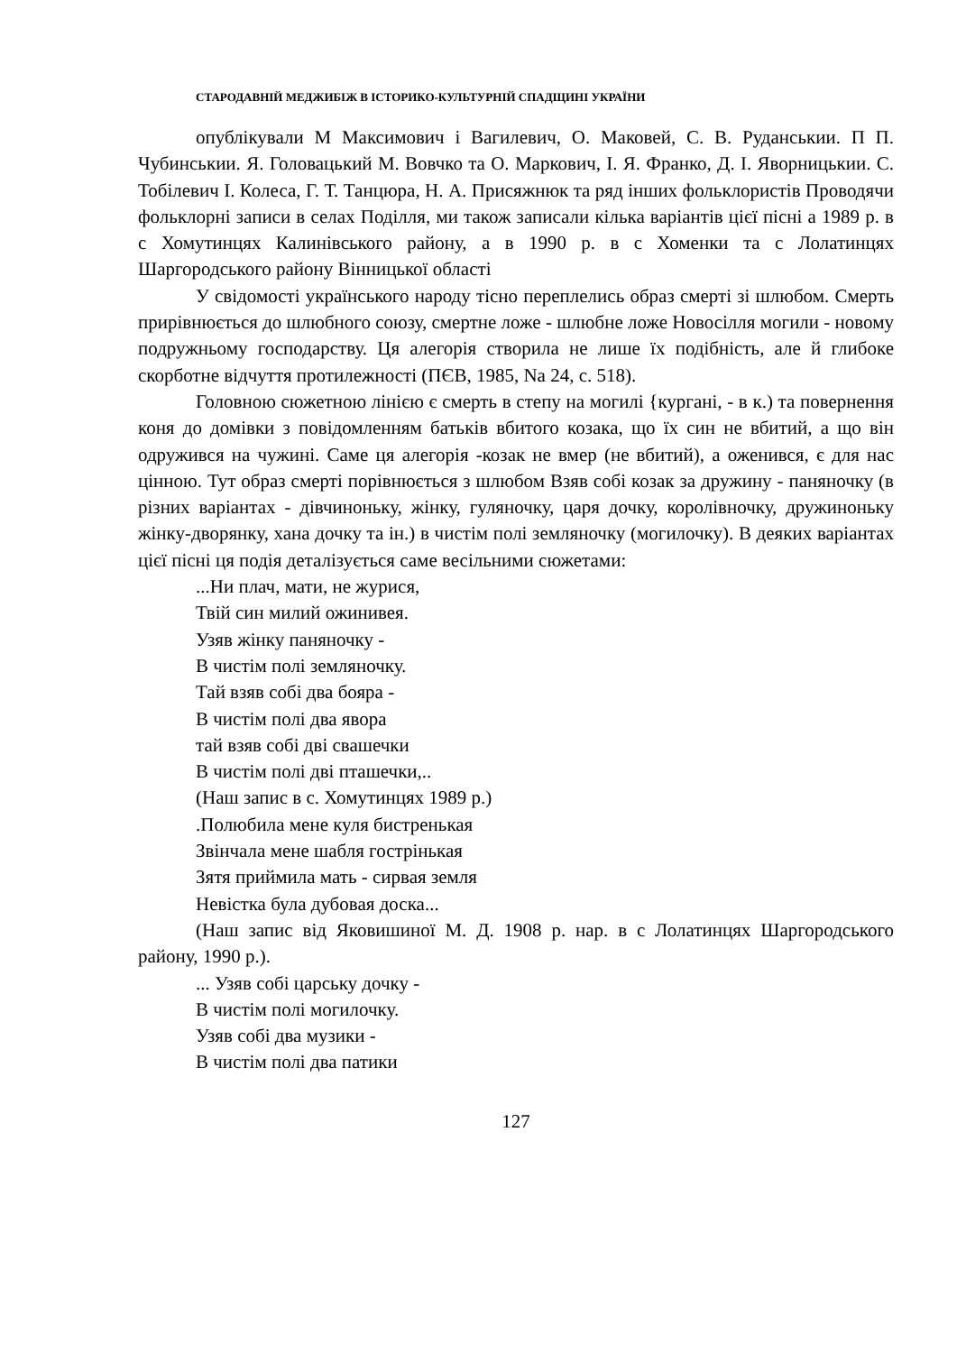СТАРОДАВНІЙ МЕДЖИБІЖ В ІСТОРИКО-КУЛЬТУРНІЙ СПАДЩИНІ УКРАЇНИ
опублікували М Максимович і Вагилевич, О. Маковей, С. В. Руданськии. П П. Чубинськии. Я. Головацький М. Вовчко та О. Маркович, І. Я. Франко, Д. І. Яворницькии. С. Тобілевич І. Колеса, Г. Т. Танцюра, Н. А. Присяжнюк та ряд інших фольклористів Проводячи фольклорні записи в селах Поділля, ми також записали кілька варіантів цієї пісні а 1989 р. в с Хомутинцях Калинівського району, а в 1990 р. в с Хоменки та с Лолатинцях Шаргородського району Вінницької області
У свідомості українського народу тісно переплелись образ смерті зі шлюбом. Смерть прирівнюється до шлюбного союзу, смертне ложе - шлюбне ложе Новосілля могили - новому подружньому господарству. Ця алегорія створила не лише їх подібність, але й глибоке скорботне відчуття протилежності (ПЄВ, 1985, Na 24, с. 518).
Головною сюжетною лінією є смерть в степу на могилі {кургані, - в к.) та повернення коня до домівки з повідомленням батьків вбитого козака, що їх син не вбитий, а що він одружився на чужині. Саме ця алегорія -козак не вмер (не вбитий), а оженився, є для нас цінною. Тут образ смерті порівнюється з шлюбом Взяв собі козак за дружину - паняночку (в різних варіантах - дівчиноньку, жінку, гуляночку, царя дочку, королівночку, дружиноньку жінку-дворянку, хана дочку та ін.) в чистім полі земляночку (могилочку). В деяких варіантах цієї пісні ця подія деталізується саме весільними сюжетами:
...Ни плач, мати, не журися,
Твій син милий ожинивея.
Узяв жінку паняночку -
В чистім полі земляночку.
Тай взяв собі два бояра -
В чистім полі два явора
тай взяв собі дві свашечки
В чистім полі дві пташечки,..
(Наш запис в с. Хомутинцях 1989 р.)
.Полюбила мене куля бистренькая
Звінчала мене шабля гострінькая
Зятя приймила мать - сирвая земля
Невістка була дубовая доска...
(Наш запис від Яковишиної М. Д. 1908 р. нар. в с Лолатинцях Шаргородського району, 1990 р.).
... Узяв собі царську дочку -
В чистім полі могилочку.
Узяв собі два музики -
В чистім полі два патики
127